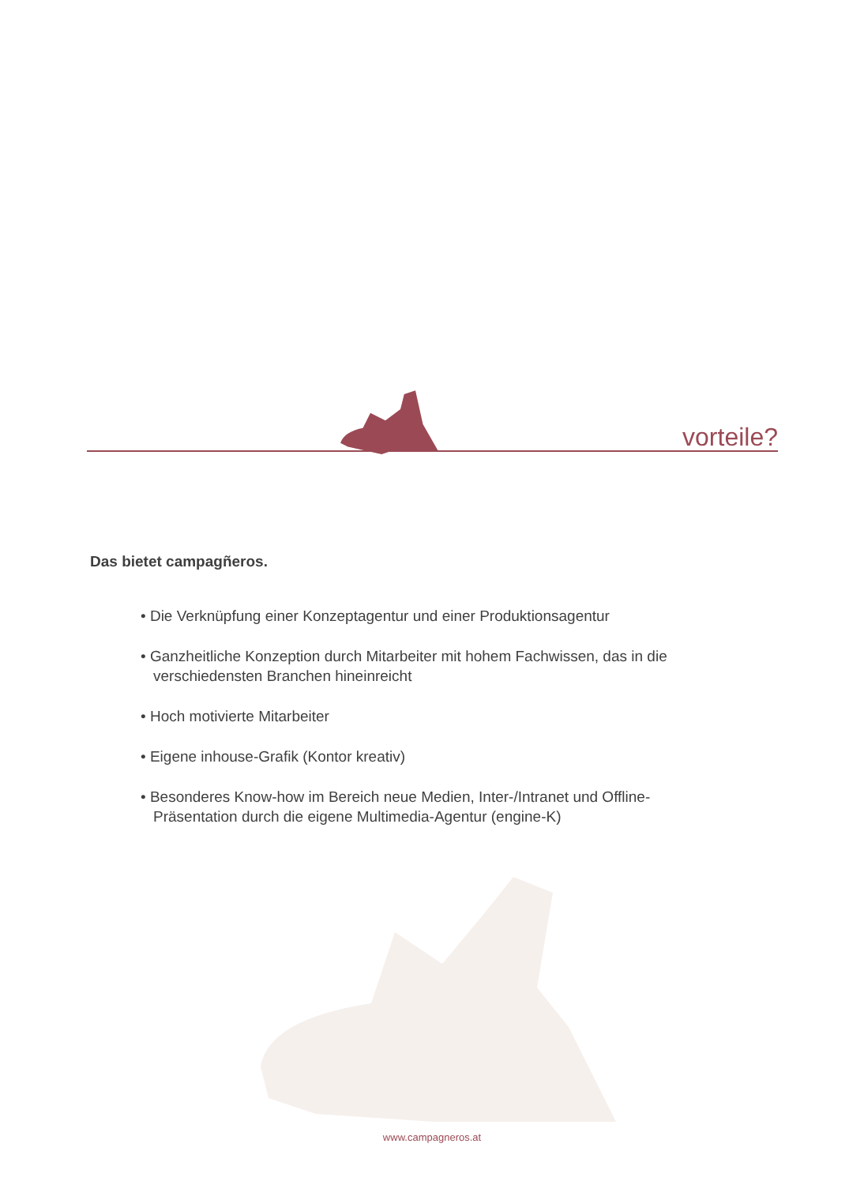vorteile?
Das bietet campagñeros.
• Die Verknüpfung einer Konzeptagentur und einer Produktionsagentur
• Ganzheitliche Konzeption durch Mitarbeiter mit hohem Fachwissen, das in die verschiedensten Branchen hineinreicht
• Hoch motivierte Mitarbeiter
• Eigene inhouse-Grafik (Kontor kreativ)
• Besonderes Know-how im Bereich neue Medien, Inter-/Intranet und Offline-Präsentation durch die eigene Multimedia-Agentur (engine-K)
www.campagneros.at